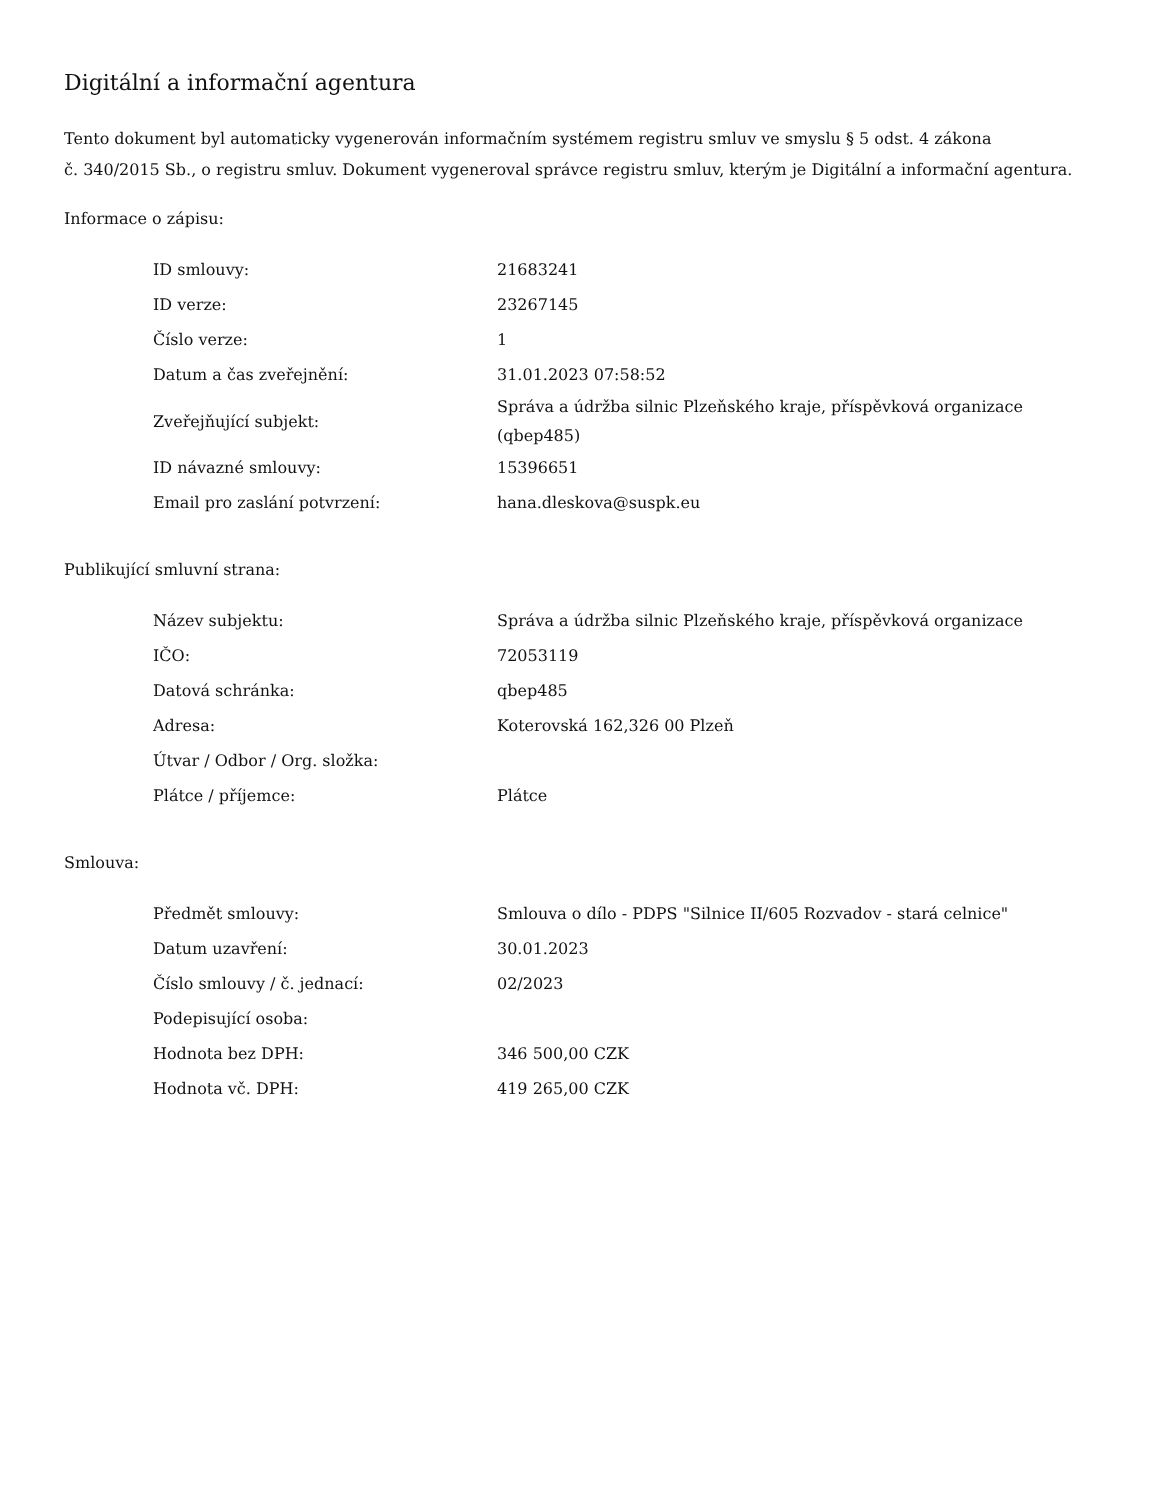Digitální a informační agentura
Tento dokument byl automaticky vygenerován informačním systémem registru smluv ve smyslu § 5 odst. 4 zákona
č. 340/2015 Sb., o registru smluv. Dokument vygeneroval správce registru smluv, kterým je Digitální a informační agentura.
Informace o zápisu:
| ID smlouvy: | 21683241 |
| ID verze: | 23267145 |
| Číslo verze: | 1 |
| Datum a čas zveřejnění: | 31.01.2023 07:58:52 |
| Zveřejňující subjekt: | Správa a údržba silnic Plzeňského kraje, příspěvková organizace (qbep485) |
| ID návazné smlouvy: | 15396651 |
| Email pro zaslání potvrzení: | hana.dleskova@suspk.eu |
Publikující smluvní strana:
| Název subjektu: | Správa a údržba silnic Plzeňského kraje, příspěvková organizace |
| IČO: | 72053119 |
| Datová schránka: | qbep485 |
| Adresa: | Koterovská 162,326 00 Plzeň |
| Útvar / Odbor / Org. složka: | |
| Plátce / příjemce: | Plátce |
Smlouva:
| Předmět smlouvy: | Smlouva o dílo - PDPS "Silnice II/605 Rozvadov - stará celnice" |
| Datum uzavření: | 30.01.2023 |
| Číslo smlouvy / č. jednací: | 02/2023 |
| Podepisující osoba: | |
| Hodnota bez DPH: | 346 500,00 CZK |
| Hodnota vč. DPH: | 419 265,00 CZK |